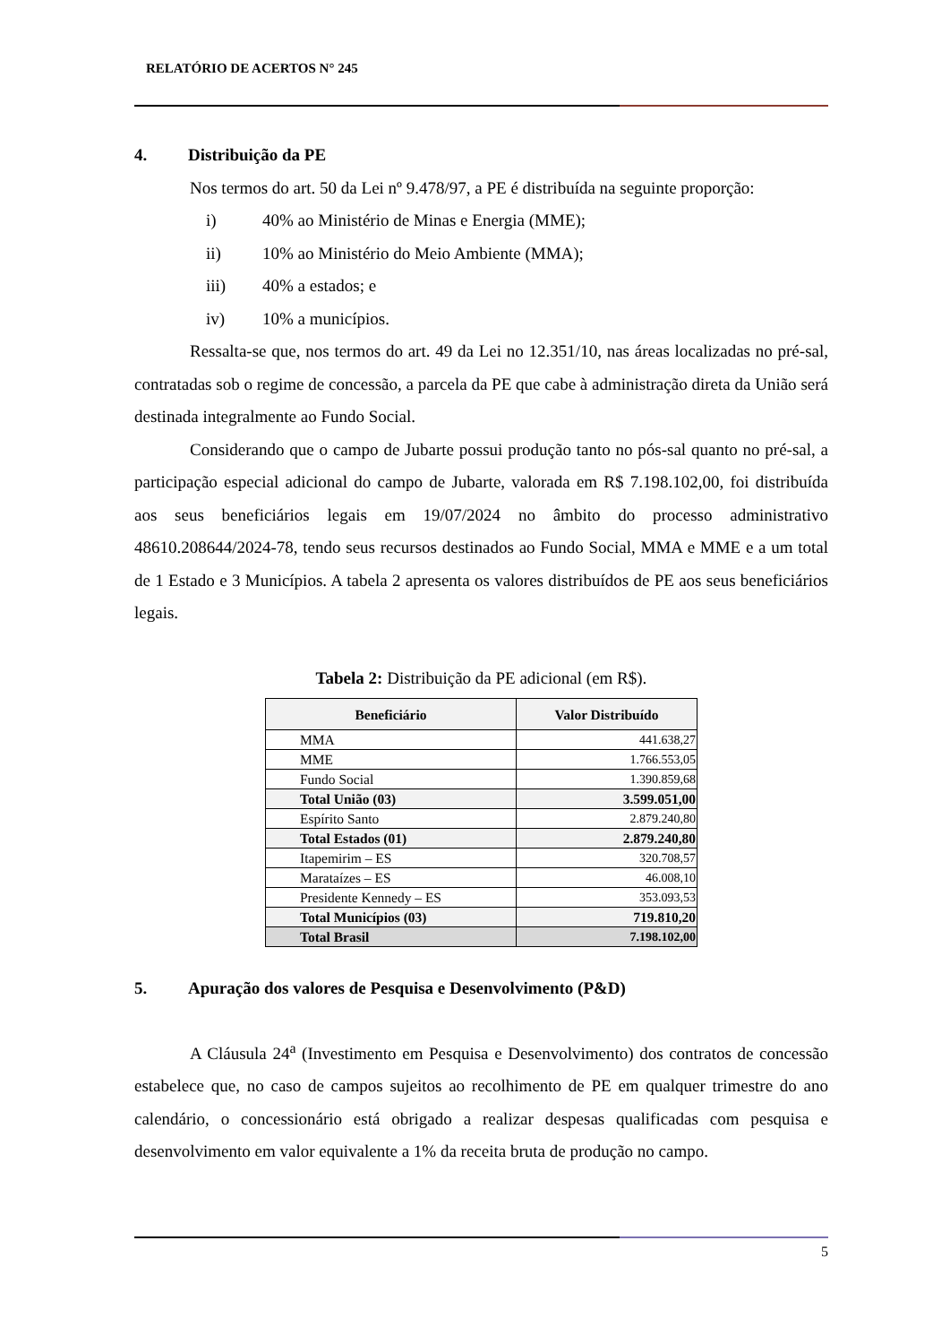RELATÓRIO DE ACERTOS N° 245
4. Distribuição da PE
Nos termos do art. 50 da Lei nº 9.478/97, a PE é distribuída na seguinte proporção:
i) 40% ao Ministério de Minas e Energia (MME);
ii) 10% ao Ministério do Meio Ambiente (MMA);
iii) 40% a estados; e
iv) 10% a municípios.
Ressalta-se que, nos termos do art. 49 da Lei no 12.351/10, nas áreas localizadas no pré-sal, contratadas sob o regime de concessão, a parcela da PE que cabe à administração direta da União será destinada integralmente ao Fundo Social.
Considerando que o campo de Jubarte possui produção tanto no pós-sal quanto no pré-sal, a participação especial adicional do campo de Jubarte, valorada em R$ 7.198.102,00, foi distribuída aos seus beneficiários legais em 19/07/2024 no âmbito do processo administrativo 48610.208644/2024-78, tendo seus recursos destinados ao Fundo Social, MMA e MME e a um total de 1 Estado e 3 Municípios. A tabela 2 apresenta os valores distribuídos de PE aos seus beneficiários legais.
Tabela 2: Distribuição da PE adicional (em R$).
| Beneficiário | Valor Distribuído |
| --- | --- |
| MMA | 441.638,27 |
| MME | 1.766.553,05 |
| Fundo Social | 1.390.859,68 |
| Total União (03) | 3.599.051,00 |
| Espírito Santo | 2.879.240,80 |
| Total Estados (01) | 2.879.240,80 |
| Itapemirim – ES | 320.708,57 |
| Marataízes – ES | 46.008,10 |
| Presidente Kennedy – ES | 353.093,53 |
| Total Municípios (03) | 719.810,20 |
| Total Brasil | 7.198.102,00 |
5. Apuração dos valores de Pesquisa e Desenvolvimento (P&D)
A Cláusula 24<sup>a</sup> (Investimento em Pesquisa e Desenvolvimento) dos contratos de concessão estabelece que, no caso de campos sujeitos ao recolhimento de PE em qualquer trimestre do ano calendário, o concessionário está obrigado a realizar despesas qualificadas com pesquisa e desenvolvimento em valor equivalente a 1% da receita bruta de produção no campo.
5